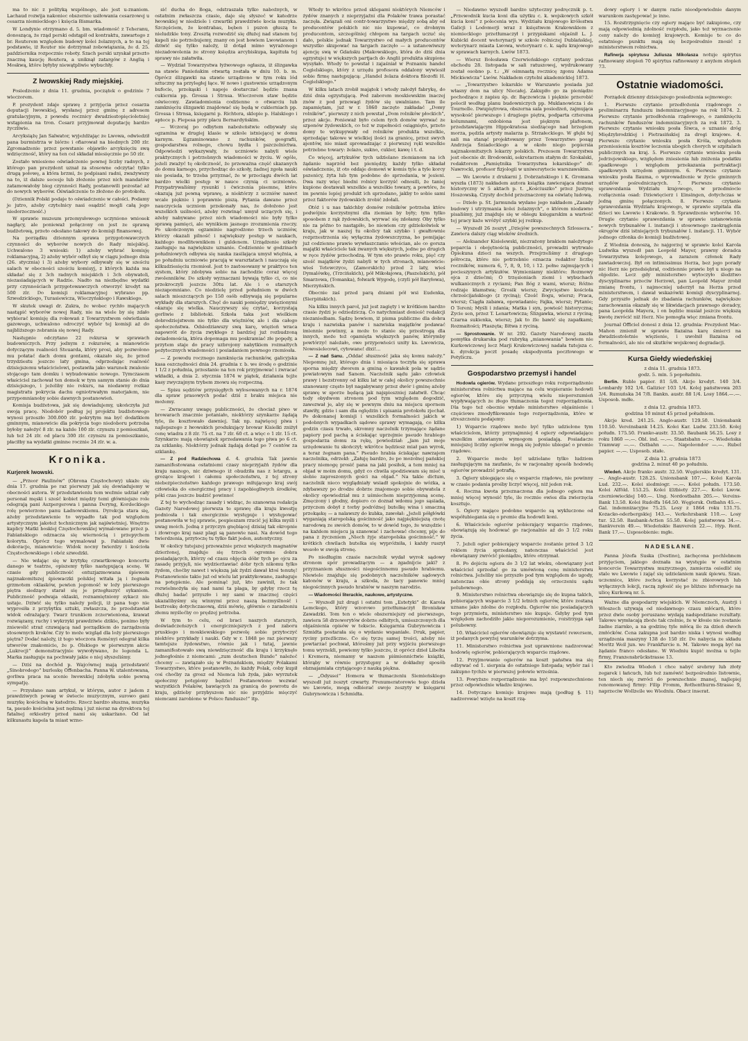ma to nic z polityką wspólnego, ale jest u-znaniem. Lachaud rozwija nakoniec obszernie usiłowania cesarzowej u cesarza niemieckiego i księcia Bismarka.
W Londynie otrzymano d. 5. bm. wiadomość z Teheranu, donoszącą, że rząd perski odstąpił od kontraktu, zawartego z br. Reuterem względem budowy kolei żelaznych, a to na tej podstawie, iż Reuter nie dotrzymał zobowiązania, że d. 25. października rozpocznie roboty. Szach perski uzyskał przezto znaczną kaucję Reutera, a uniknął zatargów z Anglią i Moskwą, które byłyby niewątpliwie wybuchły.
Z lwowskiej Rady miejskiej.
Posiedzenie z dnia 11. grudnia, początek o godzinie 7 wieczorem.
P. prezydent zdaje sprawę z przyjęcia przez cesarza deputacji lwowskiej, wysłanej przez gminę z adresem gratulacyjnym, z powodu rocznicy dwudziestopięcioletniej wstąpienia na tron. Cesarz przyjmował deputację bardzo życzliwie.
Arcyksiążę Jan Salwator, wyjeżdżając ze Lwowa, odwiedził pana burmistrza w biórze i ofiarował na biednych 200 zlr. Zgromadzenie przez powstanie objawiło arcyksięciu swą wdzięczność, który na ten cel składał miesięcznie po 50 zlr.
Zostało wniesione oświadczenie pewnej liczby radnych, z którego pan prezydent uznał za stosowne odczytać tylko drugą połowę, a która brzmi, że podpisani radni, zważywszy na to, iż dalsze secesje lub złożenie przez nich mandatów zatamowałoby bieg czynności Rady, postanowili pozostać aż do nowych wyborów. Oświadczenie to złożono do protokołu.
(Dziennik Polski podaje to oświadczenie w całości. Podamy je jutro, ażeby czytelnicy nasi osądzić mogli całą jego niedorzeczność.)
W sprawie muzeum przemysłowego uczyniono wniosek nagłący, ale ponieważ połączony on jest ze sprawą budżetową, przeto odesłano takowy do komisji finansowej.
Na porządku dziennym sprawa przygotowawczych czynności do wyborów nowych do Rady miejskiej. Uchwalono 3 wnioski: 1) ażeby wybrać komisję reklamacyjną, 2) ażeby wybór odbył się w ciągu jednego dnia (26. stycznia) i 3) ażeby wybory odbywały się w sześciu salach w obecności sześciu komisyj, z których każda ma składać się z 3ch radnych miejskich i 3ch obywateli, niezasiadających w Radzie. Nadto na niezbędne wydatki przy czynnościach przygotowawczych otworzyć kredyt na 500 zlr. Do komisji reklamacyjnej wybrano pp. Szwedzickiego, Turasiewicza, Wieczyńskiego i Rawskiego.
W skutek uwagi dr. Zukra, że wobec rychło mających nastąpić wyborów nowej Rady, nie na wiele by się zdało wybierać komisję dla rokowań z Towarzystwem oświetlania gazowego, uchwalono odroczyć wybór tej komisji aż do najbliższego zebrania się nowej Rady.
Następnie odczytano 22 rekursa w sprawach budowniczych. Przy jednym z rekursów, a mianowicie dotyczącym realności Steuarda, który prosi, aby pozwolono mu połatać dach domu gontami, okazało się, że przed trzydziestu jeszcze laty gmina, odprzedając realność dzisiejszemu właścicielowi, postawiła jako warunek zwalenie stojącego tam domku i wybudowanie nowego. Tymczasem właściciel zachował ten domek w tym samym stanie do dnia dzisiejszego, i jeżeliby nie rekurs, na niedawny rozkaz magistratu pokrycia dachu ogniotrwałym materjałem, nie przypomnianoby sobie dawnych postanowień.
Komisja budżetowa, jak się dowiadujemy, ukończyła już swoją pracę. Niedobór podług jej projektu budżetowego wynosi przeszło 300.000 zlr. pokrytym ma być dodatkiem gminnym, mianowicie dla pokrycia tego niedoboru potrzeba byłoby nałożyć 8 zlr. na każde 100 zlr. czynszu z pomieszkań, lub też 24 zlr. od placu 300 zlr. czynszu za pomieszkanie, płaciłby na wydatki gminne rocznie 24 zlr. w. a.
Kronika.
Kurjerek lwowski.
— „Przeor Paulinów“ (Obrona Częstochowy) ukaże się dnia 17. grudnia po raz pierwszy jak się dowiadujemy w obecności autora. W przedstawieniu tem weźmie udział cały personal męski i sześć kobiet między temi główniejsze role odegrają pani Aszpergerowa i panna Deryng, Kordeckiego rolę powierzono panu Ładnowskiemu. Dyrekcja stara się, ażeby przedstawienie to wypadło tak pod względem artystycznym jakoteż technicznym jak najświetniej. Wnętrze kaplicy Matki boskiej Częstochowskiej wymalowane przez p. Fabiańskiego odznacza się wiernością i przepychem kolorytu. Oprócz tego wymalował p. Fabiański dwie dekoracje, mianowicie: Widok nocny twierdzy i kościoła Częstochowskiego i obóz szwedzki.
— Nie wdając się w krytykę czwartkowego koncertu danego w teatrze, opiszemy tylko następującą scenę. W czasie gdy publiczność entuzjazmowana śpiewem najznakomitszej śpiewaczki polskiej witała ją i żegnała grzmotem oklasków, pewien jegomość w loży pierwszego piętra siedzący starał się je przegłuszyć sykaniem. Publiczność podwaja oklaski, roznamiętniony sykacz nie ustaje. Dziwić się tylko należy policji, iż pana tego nie wyprosiła z przybytku sztuki, zwłaszcza, że przedstawiał widok odrażający. Twarz trunkiem zczerwieniona, krawat rozwiązany, ruchy i wykrzyki prawdziwie dzikie, ponimo były zniewolić straż czuwającą nad porządkiem do zarządzenia stosownych kroków. Czy to może wzgląd dla loży pierwszego piętra? Dodać należy, iż tego wieczora Reményi odegrał kilka utworów znakomicie, że p. Olskiego w pierwszym akcie „Lukrecji“ demonstracyjnie wywoływano, że legenda L. Marka zasługuje na pochwały jakie o niej słyszeliśmy.
— Dziś na dochód p. Wajcównej mają przedstawić „Sinobrodego“ burleskę Offenbacha. Panna W. utalentowana, gorliwa praca na scenie lwowskiej zdobyła sobie pewną sympatję.
— Przysłano nam artykuł, w którym, autor z jadem z prawdziwych powag w świecie muzycznym, surowo gani muzykę kościelną w katedrze. Rzecz bardzo słuszna, muzyka ta, pseudo kościelna jest nędzną i już nieraz na dyrektora tej fatalnej orkiestry przed nami się uskarżano. Od lat kilkunastu kapela ta miast wzno-
sić ducha do Boga, odstraszała tylko nabożnych, w ostatnim zwłaszcza czasie, daje się słyszeć w katedrze lwowskiej w niedziele i czwartki prawdziwie kocia muzyka. Szczęściem, że kontrabas, bęben i puzon głuszą te nieludzkie tony. Zresztą rozwodzić się dłużej nad stanem tej kapeli nie potrzebujemy, znany on jest bowiem Lwowianom i dziwić się tylko należy, iż dotąd mimo wyrażonego niezadowolenia ze strony księdza arcybiskupa, kapituła tej sprawy nie załatwiła.
— Wydział Towarzystwa łyżwowego ogłasza, iż ślizgawka na stawie Panieńskim otwartą została w dniu 10. b. m. Oprócz ślizgawki na stawie urządzono w tym roku lód sztuczny na przyległej łące. W nowo i gustownie urządzonym bufecie, przekąski i napoje dostarczać będzie znana cukiernia pp. Grossa i Strnsa. Wieczorem staw będzie oświecony. Zawiadomienia codzienne o otwarciu lub zamknięciu ślizgawki znajdować się będą w cukierniach pp. Grossa i Strnsa, księgarni p. Richtera, sklepie p. Halskiego i aptece p. Piepesa przy placu Bernardyńskim.
— Wczoraj po odbytem nabożeństwie odbywały się egzamina w drugiej klasie w szkole istniejącej w domu karnym. Egzaminowano z rachunków, geografii, gospodarstwa rolnego, chowu bydła i pszczelnictwa. Odpowiedzi wykazywały, że uczniowie nabyli wiele praktycznych i potrzebnych wiadomości w życiu. W ogóle, jeżeli zważyć tę okoliczność, że przeważna część skazanych do domu karnego, przychodząc do szkoły, żadnej zgoła nauki nie posiada, to trzeba przyznać, że w przeciągu dwóch lat bardzo wielki postęp w nauce czynią ci uczniowie. Przypatrywaliśmy rysunki i ćwiczenia pisemne, które okazują już pewną wprawę, a niektórzy z uczniów nawet wcale pięknie i poprawnie piszą. Pytania dawane przez nauczyciela uczniom przekonały nas, że dołożono jest wszelkich usilności, ażeby rozwinąć umysł uczących się, i ażeby nabywane przez nich wiadomości nie były tylko sprawą pamięci, ale wynikiem jasnego zrozumienia rzeczy. Po ukończonym egzaminie nagrodzono trzech uczniów, którzy okazali pilność i największy postęp w naukach, każdego modlitewnikiem i guldenem. Urządzenie szkoły zasługuje na największe uznanie. Codziennie w godzinach południowych odbywa się nauka zasilająca umysł więźnia, a po południu uczniowie pracują w warsztatach i nauczają się kilkudziesięciu rzemiosł. Jest to zastosowany w praktyce ten system, który zdobywa sobie na zachodzie coraz więcej zwolenników. Do szkoły wyznaczani bywają tylko ci, co nie przekroczyli jeszcze 30tu lat. Ale i o starszych niezapomniano. Co niedzielę przed południem w dwóch salach mieszczących po 150 osób odbywają się popularne wykłady dla starszych. Chęć do nauki pomiędzy uwięzionymi okazuje się wielka. Nauczywszy się czytać, korzystają gorliwie z biblioteki. Szkoła taka jest wielkiem dobrodziejstwem nie tylko dla więźniów, ale i dla całego społeczeństwa. Odsiedziawszy swą karę, więzień wraca napowrót do życia zwykłego z bardziej już rozbudzoną świadomością, która dopomaga mu poskramiać złe popędy, a przytem staje do pracy uzbrojony nabytkiem rozmaitych pożytecznych wiadomości i posiadaniem pewnego rzemiosła.
— Z powodu rocznego zamknięcia rachunków, galicyjska kasa oszczędności dnia 24. grudnia r. b. we środę o godzinie 1 1/2 z południa, przestanie na ten rok przyjmować i zwracać wkładki, a dnia 2. stycznia 1874 w piątek, działania tejże kasy zwyczajnym trybem znowu się rozpoczną.
— Spisu sędziów przysięgłych wylosowanych na r. 1874 dla spraw prasowych podać dziś z braku miejsca nie możemy.
— Zwracamy uwagę publiczności, że chociaż piwo w browarach znacznie potaniało, niektórzy szynkarze żądają tyle, ile kosztowało dawniej. Tak np. najwięcej piwa i najlepszego z lwowskich produkujący browar Kisielki zniżył cenę wiadra z 8 zlr. 75 ct. na 7 zlr. 60 ct. a więc o 1 zlr. 15 ct. Szynkarze mają obowiązek sprzedawania tego piwa po 6 ct. za szklankę. Niektórzy jednak żądają dotąd po 7 centów za szklankę.
— Z pod Radziechowa d. 4. grudnia Tak jawnie zamanifestowana ostatniemi czasy nieprzyjaźń żydów dla kraju naszego, nic dziwnego iż obudziła nas z letargu, a grozące krajowi i całemu społeczeństwu, z tej strony niebezpieczeństwo każdego prawego miłującego kraj swój człowieka do energicznej pracy i zapobiegliwych środków, póki czas jeszcze budzić powinno!
Z tej to wychodząc zasady i widząc, że szanowna redakcja Gazety Narodowej pierwsza te sprawę dla kraju kwestję podniosła i tak energicznie występuje i występować postanowiła w tej sprawie, pospieszam rzucić jej kilka myśli i uwag moich. Jedną z przyczyn gnębiącej dzisiaj tak okropnie i złowrogo kraj nasz plagi są panowie nasi. Na dowód tego twierdzenia, przytoczę tu tylko fakt jeden, autentyczny.
W okolicy tutejszej przeważnie przez większych magnatów dzierżonej, znajduje się trzech ogromne dobra posiadających, którzy od czasu objęcia dóbr tych po ojcu za zasadę przyjęli, nie wydzierżawiać dóbr tych nikomu tylko żydom, choćby nawet i większą jak żydzi dawał ktoś tenutę! Postanowienie takie już od wielu lat praktykowane, zasługuje na potępienie. Ale pominąć już, kto zawinił, że tak rozwielmożyła się nad nami ta plaga, by gdyby rzecz tę dłużej badać przyszło i my sami w znacznej części ukazalibyśmy się winnymi przez naszą bezmyślność i beztroskę dotychczasową, dziś mówię, głównie o zaradzeniu złemu myślećby co prędzej potrzeba.
W tym to celu, od braci naszych starszych, doświadczeńszych i energiczniejszych z pod zaboru pruskiego i moskiewskiego pozwolę sobie przytoczyć niektóre przykłady i nauki. Gdy w r. 1848 po raz pierwszy tamtejsze żydowstwo, równie jak i tutaj, jawnie zamanifestowało swą niewdzięczność dla kraju i krzyknęło jednogłośnie z niemcami: „zum deutschen Bunde“ należeć chcemy — zawiązało się w Poznańskiem, między Polakami Towarzystwo, które postanowiło, że każdy Polak, coby kupił coś choćby za grosz od Niemca lub żyda, jako wyrzutek społeczny potępiony będzie! Postanowiono wezwać wszystkich Polaków, bawiących za granicą do powrotu do kraju, gdzieby przybyszom nic nie przyjdzie mięczyć niemcami zarobione w Polsce fundusze!“ itp.
Wtedy to wkrótce przed sklepami niektórych Niemców i żydów znanych z nieprzyjaźni dla Polaków trawa porastać zaczęła. Związali oni contr-towarzystwo między sobą aby od producentów polskich nic nie kupować, co drobnym producentom, szczególniej chłopom na targach uczuć się dało, polskie jednak Towarzystwo od małych producentów wszystko skupować na targach zaczęło — a ustanowiwszy ajencję swą w Gdańsku (Makowskiego, która do dziś dnia egzystuje) w większych partjach do Anglii produkta skupione wysyłało. Wtedy to powstał i zajaśniał w Poznaniu handel Cegielskiego, który z urzędu profesora oddalony wywiesił sobie firmę następującą: „Handel żelaza doktora filozofii H. Cegielskiego.“
W kilku latach zrobił majątek i wtedy założył fabrykę, do dziś dnia egzystującą. Pod zaborem moskiewskim inaczej znów z pod przewagi żydów się uwalniano. Tam ile zapamiętam, już w r. 1860 zaczęto zakładać „Domy rolników“, pierwszy z nich powstał „Dom rolników płockich“, przez akcje. Ponieważ było celem tych domów wyrwać ze szponów żydowskich, co też w zupełności osiągnięto, przeto domy te wykupywały od rolników produkta wszelkie, sprzedając takowe w wielkiej ilości za granicę, przez swych ajentów, nie miast sprowadzając z pierwszej ręki wszelkie potrzebne towary: żelazo, sukno, cukier, kawę i t. d.
Co więcej, artykułów tych udzielano ziemianom na ich żądanie naprzód bez pieniędzy, każdy tylko składał oświadczenie, iż oto oddaje domowi w komis tyle a tyle korcy pszenicy, żyta lub tym podobne do sprzedania, w jesieni. Dwa razy więc biedni rolnicy korzyść odnosili, że taniej kupione dostawali wszelkie a wszelkie towary, a powtóre, że im pewnie lepiej produkt ich sprzedano, jakby to sobie sami przez faktorów żydowskich zrobić zdołali.
Otóż i u nas takichby domów rolników potrzeba które podwójnie korzystnymi dla ziemian by były; tym tylko sposobem z rąk żydowskich, wyrwać się zdołamy. Oby tylko nie za późno to nastąpiło, bo niewiem czy gdziekolwiek w kraju, jak w naszej tu okolicy tak szybko i gwałtownie rozprzestrzenia się wyłączna żydowszczyzna, bo pomijając już codzienne prawie wywłaszczanie włościan, ale co gorsza majątki właściciele tak zwanych większych, jedne po drugich w ręce żydów przechodzą. W tym oto prawie roku, pięć czy sześć majątków żydzi nabyli w tych stronach, mianowicie: wieś Tetewczyce, (Zamorskich) przed 2 laty, wieś Dymalówkę, (Trzcińskich), pół Mikołajowa, (Paszelskich), pół Smarzowa, (Tomanka), folwark Wygodę, (czyli pół Baryłowa), Mierzyńskich.
Obecnie zaś przed parą dniami pół wsi Eudenka, (Sierpińskich).
Na kilku innych parol, już jest zagięty i w krótkiem bardzo czasie żydzi je odziedziczą. Co natychmiast donieść redakcji niezaniedbam. Sądzę bowiem, iż pisma publiczne dla dobra kraju i nazwiska panów i nazwiska majątków podawać imiennie powinny, a może to stanie się przestrogą dla innych, może też opamięta większych panów, którymby powtórzyć należało, owe przypowieści unity ks. Lwowicza, Nowosielecowi, cytowane! dixi!...
— Z nad Sanu. „Oddać słuszność jaka się komu należy.“ Niepomnę już, którego dnia i miesiąca toczyła się sprawa sporna między dworem a gminą o kawałek pola w sądzie powiatowym nad Sanem. Naczelnik sądu jako człowiek prawy i bezstronny od kilku lat w całej okolicy powszechnie szanowany często był nagabywany przez dwór i gminę ażeby sprawę w sporze będącą jak najspieszniej załatwił. Chcąc tedy obydwom stronom pod tym względem dogodzić, zawezwał je, aby się w pewnym dniu na miejscu spornem stawiły, gdzie i sam dla oględzin i spisania protokołu zjechał. Po dokonanej komisji i wszelkich formalności jakich w podobnych wypadkach sądowe sprawy wymagają, co kilka godzin czasu trwało, skromny naczelnik trzymające żądane papiery pod pachą a ściskając uprzejmie pseudo hrabiego gospodarza domu za rękę, powiedział: „Jam już moje urzędowanie tu skończył; wkrótce będziesz miał pan wyrok, a teraz żegnam pana.“ Pseudo hrabia ściskając nawzajem naczelnika, odrzekł: „Żałuję bardzo, że po mozolnej pańskiej pracy niemogę prosić pana na jaki posiłek, a tem mniej na objad w moim domu, gdyż co chwila spodziewam się mieć u siebie zaproszonych gości na objad.“ Na takie dictum, naczelnik nieco wyglądniały wsiadł spokojnie do wózka, a zdybawszy po drodze dobrze znajomego sobie obywatela z okolicy opowiedział mu z uśmiechem nieprzyjemną scenę. Zmęczony i głodny, dopiero co doznał wdomu jego sąsiada, przyczem dobył z torby podróżnej butelkę wina i smaczną przekąskę — a nalawszy do kubka, zawołał: „Jeżeli półgłówki wyganiają staropolską gościnność jako najpiękniejszą cnotę narodową ze swoich domów, to w dowód tego, że wszędzie i na każdem miejscu ją szanować i zachować chcemy, pije do pana z życzeniem „Niech żyje staropolska gościnność.“ W krótkich chwilach butelka się wypróżniła, i każdy ruszył wesoło w swoją stronę.
Po niedługim czasie naczelnik wydał wyrok sądowy stronom spór prowadzącym — a zgadnijcie jaki? z przyznaniem słuszności niegościnnemu pseudo hrabiemu. Niewiele znajduje się podobnych naczelników sądowych katonów w kraju, a szkoda, że tacy panowie mniej niegościnnych pseudo hrabiów w naszym narodzie.
— Wiadomości literackie, naukowe, artystyczne.
— Wyszedł już drugi i ostatni tom „Estetyki“ dr. Karola Lemckego, który wzorowo przetłumaczył Bronisław Zawadzki. Tom ten o wiele obszerniejszy od pierwszego, zawiera 58 drzeworytów dobrze odbitych, umieszczonych dla objaśnienia opisów w tekscie. Księgarnia Gubrynowicza i Szmidta postarała się o wydanie wspaniałe. Druk, papier, ryciny przeźliczne. Co się tyczę samej treści, ażeby nie powtarzać pochwał, któreśmy już przy wyjściu pierwszego tomu wyrzekli, powiemy tylko jeszcze, iż oprócz dzieł Libelta i Kremera, niemamy w naszem piśmiennictwie książki, którąby w równie przystępny a w dokładny sposób obznajamiała czytającego z nauką piękna.
— „Odyssei“ Homera w tłumaczeniu Siemieńskiego wyszedł już zeszyt czwarty. Prenumeratorowie tego dzieła we Lwowie, mogą odbierać swoje zeszyty w księgarni Gubrynowicza i Schmidta.
— Niedawno wyszedł bardzo użyteczny podręcznik p. t. „Przewodnik kucia koni dla użytku c. k. wojskowych szkół kucia koni“ z polecenia wys. Wydziału krajowego królestwa Galicji i Lodomerji wraz z księstwem Krakowskiem z niemieckiego przetłumaczył i przypiskami objaśnił L. J. Kubicki docent weterynarji w szkole rolniczej Dublańskiej, weterynarz miasta Lwowa, weterynarz c. k. sądu krajowego w sprawach karnych. Lwów 1873.
— Wiersz Bolesława Czerwieńskiego czytany podczas obchodu 28. listopada w sali ratuszowej, wydrukowany został osobno p. t.: „W ośmnastą rocznicę zgonu Adama Mickiewicza“ Lwów. Nakładem czytelni akademickiej 1873.
— „Towarzystwo lekarskie w Warszawie posiada już własny dom na ulicy Niecałej. Zakupiło go za pieniądze pochodzące z zapisu śp. dr. Bączewicza i pięknie przerobić polecił według planu budowniczych pp. Muklanowicza i de Tournelle. Dwupiętrowa, obszerna sala posiedzeń, zajmująca wysokość pierwszego i drugiego piętra, podparta czterema kolumnami, ozdobiona jest pięknym plafonem, przedstawiającym Hippokratesa siedzącego nad brzegiem morza, pędzla artysty malarza p. Strzałeckiego. W głębi tej sali ma stanąć projektowany przez Towarzystwo posąg Andrzeja Śniadeckiego a w około niego popiersia najznakomitszych lekarzy polskich. Prezesem Towarzystwa jest obecnie dr. Brodowski, sekretarzem stałym dr. Szokalski, redaktorem „Pamiętnika Towarzystwa lekarskiego“ dr. Nawrocki, profesor fizjologii w uniwersytecie warszawskim.
— We Lwowie z drukarni J. Dobrzańskiego i K. Gromana wyszła (1873) nakładem autora książka zawierająca dramat historyczny w 5 aktach p. t. „Kościuszko“ przez Justynę Hoszowską. Czysty dochód przeznaczony na oświatę ludową.
— Dzieło p. St. Jarmunda wydane jego nakładem „Zasady budowy i utrzymania kolei żelaznych“, o którem niedawno pisaliśmy, już znajduje się w obiegu księgarskim a wartość tej pracy każe wróżyć szybki jej rozkup.
— Wyszedł 26 zeszyt „Dziejów powszechnych Szlossera.“ Zawiera dalszy ciąg wieków średnich.
— Aleksander Kisielewski, niezrażony brakiem należytego poparcia i obojętnością publiczności, prowadzi wytrwale Opiekuna dzieci na wszych. Przejrzeliśmy z drugiego półrocza, które nie potrzebnie oznacza redaktor liczbę roczników, numera 6, 7, 8, 9, 10, i 12. pełne zajmujących i pocieszynych artykułów. Wymieniamy niektóre: Rozmowy ojca z dziećmi; O trzęsieniach ziemi i wybuchach wulkanicznych z ryciami; Pan Bóg z wami, wiersz; Różne rodzaje kłamstwa; Grosik wiersz; Zwycięstwo kościoła chrześcijańskiego (z ryciną); Cześć Bogu, wiersz; Praca, wiersz; Ciągła zabawa, opowiadanie; Fajka, wiersz; Pytanie; O Tereni; Myśli i zdania; Matka i syn, powieść historyczna; Życie sen, przez T. Lenartowicza; Ślizgawka, wiersz z ryciną; Czarna sukienka, wiersz; Jak to źle bawić się zapałkami; Rozmaitości; Ptaszęta; Bitwa z ryciną.
— Sprostowanie. W nr. 292. Gazety Narodowej zaszła pomyłka drukarska pod rubryką „mianowania“ bowiem nie Kurkowiczowej lecz Marji Krukowiczowej nadała tutejsza c. k. dyrekcja poczt posadę ekspedyenta pocztowego w Potyliczu.
Gospodarstwo przemysł i handel
Hodowla ogierów. Wydane przeszłego roku rozporządzenie ministerstwa rolnictwa mające na celu wspieranie hodowli ogierów, które się przyczyną wielu nieporozumień wypływających ze złego tłumaczenia tegoż rozporządzenia. Dla tego też obecnie wydało ministerstwo objaśnienie i częściowe zmodyfikowanie tego rozporządzenia, które w streszczeniu podajemy:
1) Wsparcie rządowe może być tylko udzielone tym właścicielom, którzy przynajmniej 4 ogiery odpowiadające wszelkim stawianym wymogom posiadają. Posiadacze mniejszej liczby ogierów mogą się jedynie ubiegać o premie rządowe.
2. Wsparcie może być udzielane tylko ludziom zasługującym na zaufanie, że w racjonalny sposób hodowlę ogierów prowadzić potrafią.
3. Ogiery ubiegające się o wsparcie rządowe, nie powinny w czasie podania prośby liczyć więcej, niż jeden rok.
4. Roczna kwota przeznaczona dla jednego ogiera ma mniej więcej wynosić tyle, ile rocznie owies dla zwierzęcia kosztuje.
5. Ogiery mające podobne wsparcie są wykluczone od współubiegania się o premie dla hodowli koni.
6. Właściciele ogierów pobierający wsparcie rządowe, obowiązują się hodować go racjonalnie aż do 3 1/2 roku życia.
7. Jeżeli ogier pobierający wsparcie zostanie przed 3 1/2 rokiem życia sprzedany, natenczas właściciel jest obowiązany zwrócić pieniądze, które otrzymał.
8. Po dojściu ogiera do 3 1/2 lat wieku, obowiązany jest właściciel sprzedać go za umówioną cenę ministerstwu rolnictwa. Jeżeliby nie przyszło pod tym względem do ugody, natenczas obie strony poddają się orzeczeniu sądu polubownego.
9. Ministerstwo rolnictwa obowiązuje się do kupna takich, pobierających wsparcie 3 1/2 letnich ogierów, które zostaną uznane jako zdolne do rozpłodu. Ogierów nie posiadających tego przymiotu, ministerstwo nie kupuje. Gdyby pod tym względem zachodziło jakie nieporozumienie, rozstrzyga sąd polubowny.
10. Właściciel ogierów obowiązuje się wystawić rewersem, iż podanych powyżej warunków dotrzyma.
11. Ministerstwo rolnictwa jest uprawnione nadzorować hodowlę ogierów, pobierających wsparcie rządowe.
12. Przyjmowanie ogierów na koszt państwa ma się odbywać od 1. sierpnia do ostatniego listopada; wybór zaś i zakupno tychże w pierwszej połowie września.
13. Powyższe rozporządzenie ma być rozpowszechnione przez odpowiednie władze krajowe.
14. Dotyczące komisje krajowe mają (podług §. 11) nadzorować wzięte na koszt rzą-
dowy ogiery i w danym razie nieodpowiednie danym warunkom zastępować je inne.
15. Rozstrzygnięcie czy ogiery mające być zakupione, czy mają odpowiednią zdolność rozpłodu, jako też wyznaczenie ceny należy do komisyj krajowych. Komisje te co do ostatniego punktu mają się bezpośrednio znosić z ministerstwem rolnictwa.
Rafinerja spirytusu Juliusza Mikolasza notuje spirytus rafinowany stopień 70 spirytus rafinowany z anyżem stopień 73.
Ostatnie wiadomości.
Porządek dzienny dzisiejszego posiedzenia sejmowego:
1. Pierwsze czytanie przedłożenia rządowego o preliminarzu funduszu indemnizacyjnego na rok 1874. 2. Pierwsze czytanie przedłożenia rządowego, o zamknięciu rachunków funduszów indemnizacyjnych za rok 1872. 3. Pierwsze czytanie wniosku posła Siwca, o uznanie dróg Międzybrodzkiej i Pietrasińskiej za drogi krajowe. 4. Pierwsze czytanie wniosku posła Króla, względem przeniesienia kosztów leczenia ubogich chorych w szpitalach publicznych na kraj. 5. Pierwsze czytanie wniosku posła Jedrzejewskiego, względem zniesienia lub zniżenia podatku spadkowego i względem przekazania pertraktacji spadkowych urzędom gminnym. 6. Pierwsze czytanie wniosku posła Bauma, o wprowadzenie w życie gminnych urzędów pośredniczących. 7. Pierwsze czytanie sprawozdania Wydziału krajowego, w przedmiocie rozłączenia osad: Dziewięcierz i Einsingen, dotychczas w jedną gminę połączonych. 8. Pierwsze czytanie sprawozdania Wydziału krajowego, w sprawie szpitala dla dzieci we Lwowie i Krakowie. 9. Sprawdzenie wyborów. 10. Drugie czytanie sprawozdania w sprawie ustanowienia nowych trybunałów I. instancji i stosownego zaokrąglenia okręgów dziś istniejących trybunałów I. instancji. 11. Wybór jednego członka do komisji budżetowej.
Z Wiednia donoszą, że najgorzej w sprawie kolei Karola Ludwika wyszedł pan Leopold Mayer, prawny doradca Towarzystwa kolejowego, a zarazem członek Rady zawiadowczej. Był on intimissimus Herza, bez jego porady nic Herz nie przedsiębrał, codziennie prawie był u niego na objedzie. Lecz gdy ministerstwo wytoczyło śledztwo dyscyplinarne przeciw Herzowi, pan Leopold Mayer zrobił zmianę frontu, i najmocniej uderzył na Herza przed ministerstwem, i dawał wskazówki komisji dyscyplinarnej. Gdy przyszło jednak do zbadania rachunków, największe zarachowania okazały się w likwidacjach prawnego doradcy, pana Leopolda Mayera, i on będzie musiał jeszcze większą kwotę zwrócić niż Herz. Nie pomogła więc zmiana frontu.
Journal Officiel donosi z dnia 12. grudnia: Prezydent Mac-Mahon zmienił w sprawie Bazaina karę śmierci na dwudziestoletnie więzienie, i uwolnił Bazaina od formalności, ale nie od skutków wojskowej degradacji.
Kursa Giełdy wiedeńskiej
z dnia 11. grudnia 1873.
godz. 5. min. 5 popołudniu.
Berlin. Ruble papier. 81 5/8. Akcje kredyt. 140 3/4. Lombardy 102 1/4. Galizier 103 1/4. Kolej państwowa 203 3/4. Rumuńska 34 7/8. Bankn. austr. 88 1/4. Losy 1864.—.—. Usposob. mdłe.
z dnia 12. grudnia 1873.
godzina 10 minut 45 przed południem.
Akcje kred. 241.25. Anglo-austr. 129.50. Unionsbank 110.50. Vereinsbank 14.25. Kolei Kar. Ludw. 233.50. Kolej połudn. 175.50. Franko-austr. 33.50. Baubank 56.25. Losy z roku 1860 —.—. Obl. ind. —.—. Staatsbahn —.—. Wiedeńska Tramway —.—. Ostbahn —.—. Napoleondor —.—. Rubel papier. —.—. Usposob. stałe.
Z dnia 12. grudnia 1873
godzina 2. minut 40 po południu.
Wiedeń. Akcje franko austr. 32.50. Węgierskie kredyt. 131.—. Anglo-austr. 128.25. Unionsbank 107.—. Kolei Karola Lud. 232.—. Kolei siedmiogr. —.—. Kolei połudn. 173.50. Kolei Alföld. 153.25. Kolei Elżbiety 227.—. Kolei Lwow. czerniowieckiej 140.—. Ung. Nordostbahn 205.—. Vereins-Bank 13.50. Kolei Rudolfa 164.50. Węgiersk. Ostbahn 45.—. Gal. indemnizacyjne 75.25. Losy z 1864 roku 131.75. Kozacko-oderbergskiej 143.—. Verkehrsbank 110.—. Losy tur. 52.50. Baubank-Actien 55.50. Kolej państwowa 34.—. Bankverein 49.—. Wiedeńskie Bauverein 22.—. Hyp. Rent. Bank 17.—. Usposobienie: mgłe.
NADESŁANE.
Panna Józefa Suska (Destino), zachęcona pochlebnem przyjęciem, jakiego doznała na występie w ostatnim koncercie Towarzystwa muzycznego, zamierza osiedlić się stale we Lwowie i zająć się udzielaniem nauk śpiewu. Szan. uczennice, które zechcą korzystać ze zbiorowych lub wyłącznych lekcji, raczą zgłosić się po bliższe informacje na ulicę Kurkową nr. 5.
Ważne dla gospodarzy wiejskich. W Niemczech, Austrji i Włoszech używają od niedawnego czasu młócarń, które przez dwie osoby poruszane wydają nadspodziane rezultaty. Takowe wymłacają zboże tak czelnie, że w kłosie nie zostanie żadne ziarnko, a na godzinę tyle młócą ile za dzień dwoch zmłócków. Cena zakupna jest bardzo niska i wynosi według urządzenia maszyny 138 do 150 zlr. Do nabycia ze składu Moritz Weil jun. we Frankfurcie n. M. Takowe mogą być na żądanie franco odesłane. W Wiedniu kupić można u tejże firmy, Franzensbrückstrasse 13.
Kto zwiedza Wiedeń i chce nabyć srebrny lub złoty zegarek i łańcuch, lub też zamówić bezpośrednio listownie, ten niech się zwróci do powszechnie znanej, najlepiej renomowanej firmy: Filip Fromm, Rothenthurm-Strasse 9, naprzeciw Wollzeile we Wiedniu. Obacz inserat.